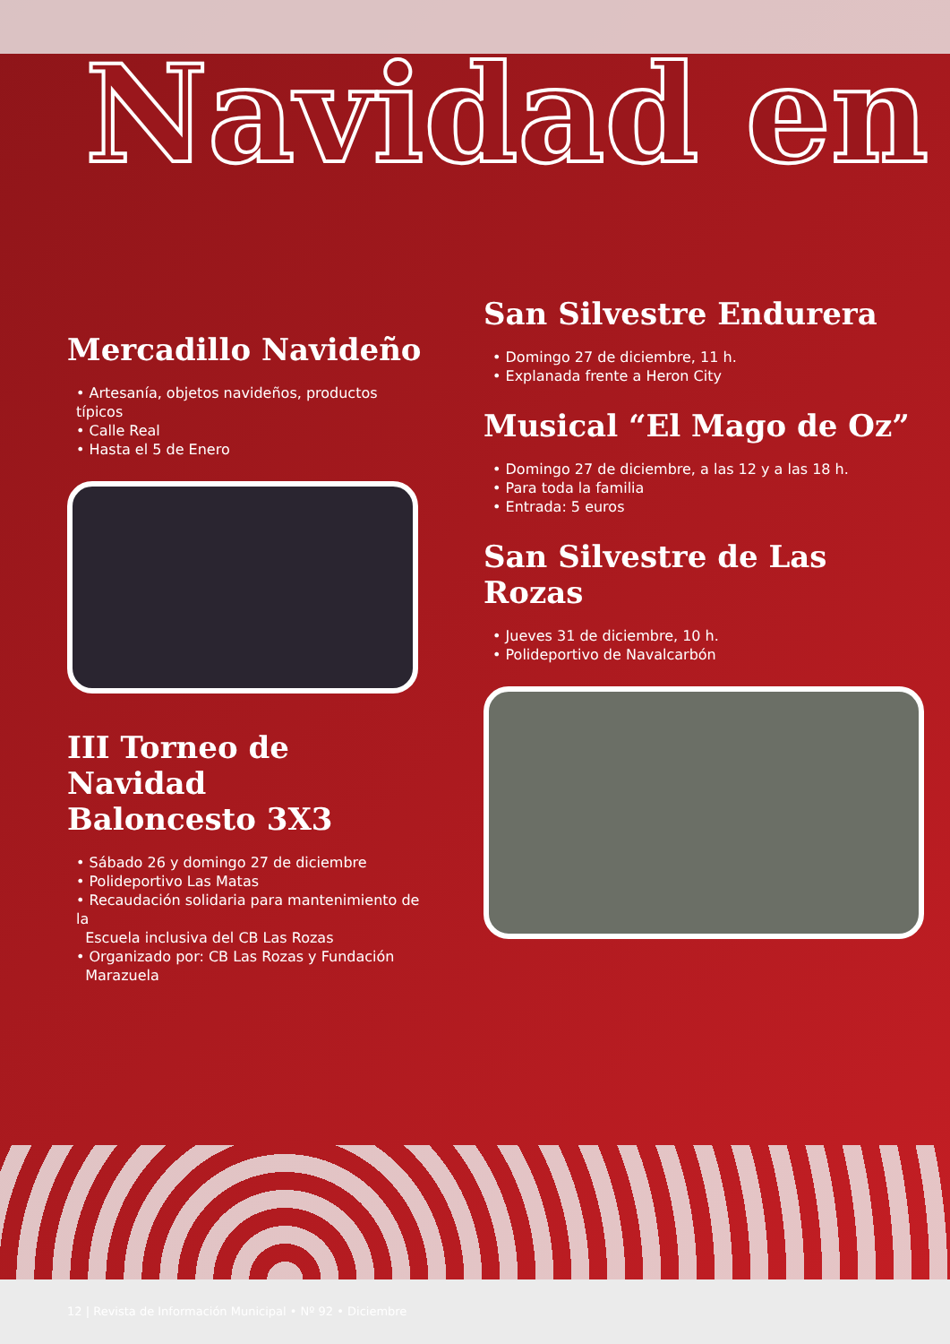Navidad en
Mercadillo Navideño
• Artesanía, objetos navideños, productos típicos
• Calle Real
• Hasta el 5 de Enero
III Torneo de Navidad
Baloncesto 3X3
• Sábado 26 y domingo 27 de diciembre
• Polideportivo Las Matas
• Recaudación solidaria para mantenimiento de la
Escuela inclusiva del CB Las Rozas
• Organizado por: CB Las Rozas y Fundación
Marazuela
San Silvestre Endurera
• Domingo 27 de diciembre, 11 h.
• Explanada frente a Heron City
Musical “El Mago de Oz”
• Domingo 27 de diciembre, a las 12 y a las 18 h.
• Para toda la familia
• Entrada: 5 euros
San Silvestre de Las Rozas
• Jueves 31 de diciembre, 10 h.
• Polideportivo de Navalcarbón
12 | Revista de Información Municipal • Nº 92 • Diciembre